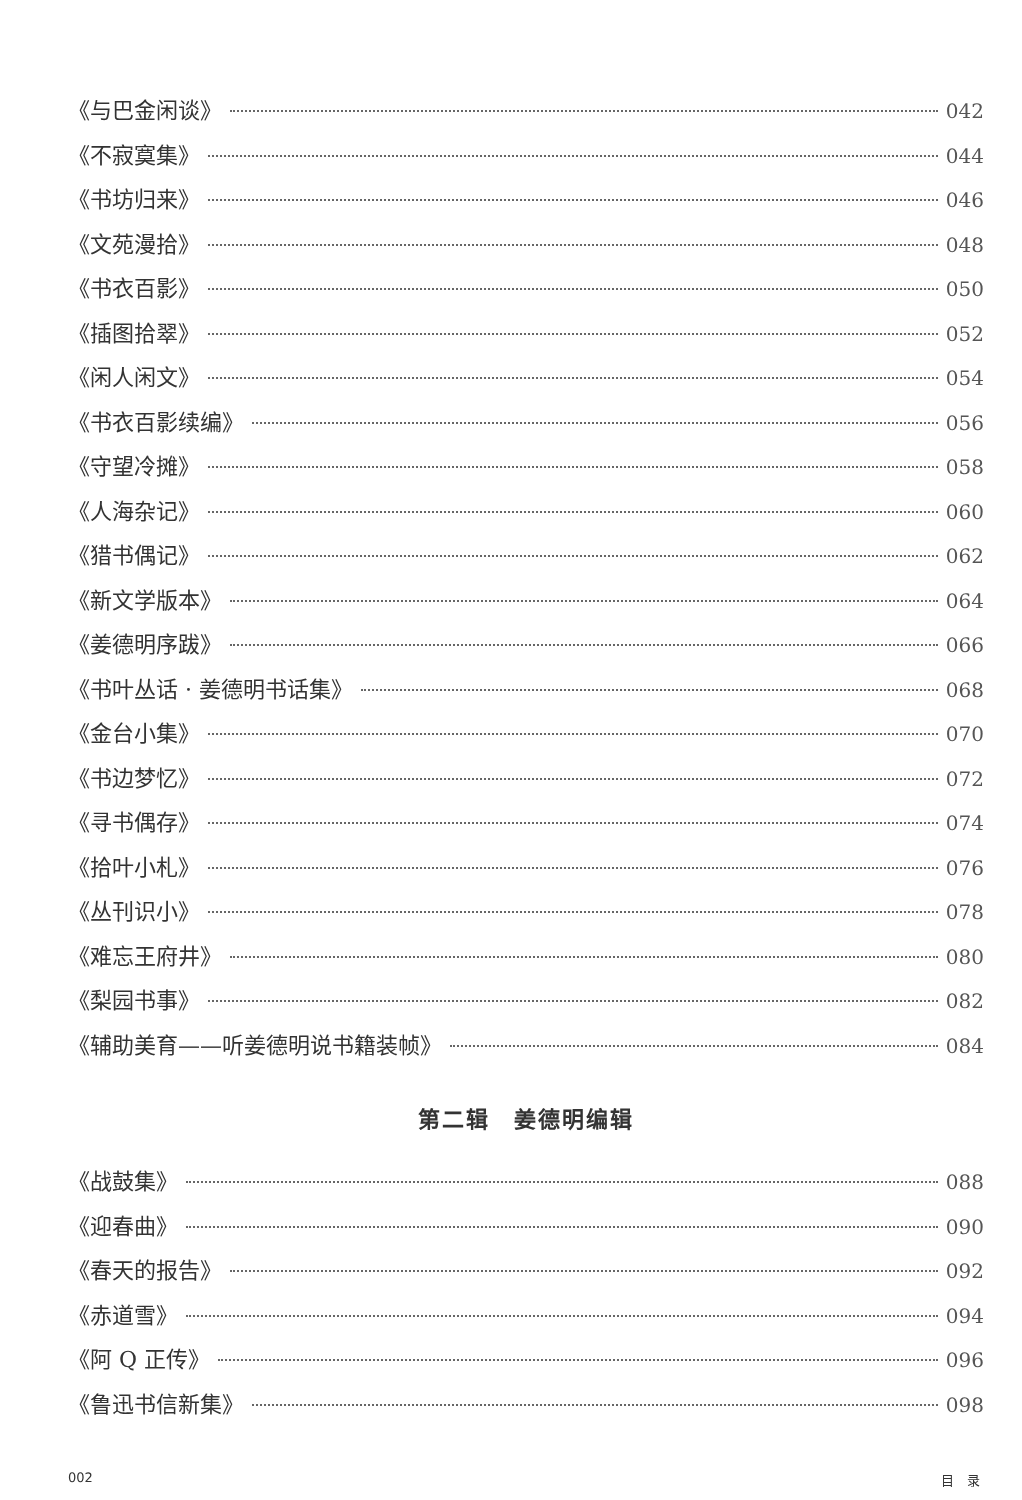《与巴金闲谈》 042
《不寂寞集》 044
《书坊归来》 046
《文苑漫拾》 048
《书衣百影》 050
《插图拾翠》 052
《闲人闲文》 054
《书衣百影续编》 056
《守望冷摊》 058
《人海杂记》 060
《猎书偶记》 062
《新文学版本》 064
《姜德明序跋》 066
《书叶丛话 · 姜德明书话集》 068
《金台小集》 070
《书边梦忆》 072
《寻书偶存》 074
《拾叶小札》 076
《丛刊识小》 078
《难忘王府井》 080
《梨园书事》 082
《辅助美育——听姜德明说书籍装帧》 084
第二辑　姜德明编辑
《战鼓集》 088
《迎春曲》 090
《春天的报告》 092
《赤道雪》 094
《阿 Q 正传》 096
《鲁迅书信新集》 098
002 目　录